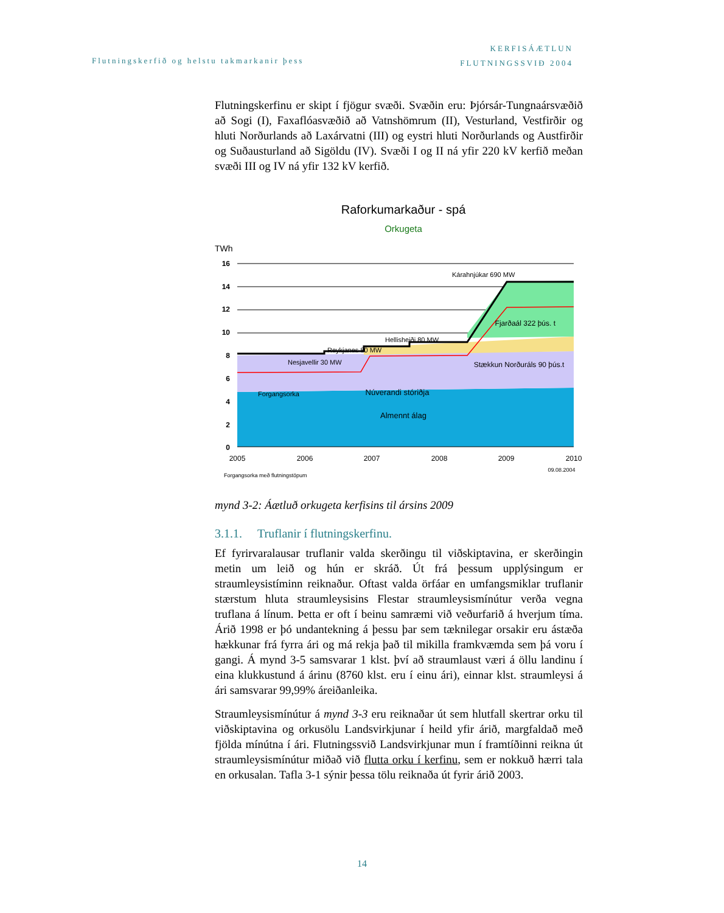KERFISÁÆTLUN
FLUTNINGSSVIÐ 2004
Flutningskerfið og helstu takmarkanir þess
Flutningskerfinu er skipt í fjögur svæði. Svæðin eru: Þjórsár-Tungnaársvæðið að Sogi (I), Faxaflóasvæðið að Vatnshömrum (II), Vesturland, Vestfirðir og hluti Norðurlands að Laxárvatni (III) og eystri hluti Norðurlands og Austfirðir og Suðausturland að Sigöldu (IV). Svæði I og II ná yfir 220 kV kerfið meðan svæði III og IV ná yfir 132 kV kerfið.
Raforkumarkaður - spá
Orkugeta
TWh
16
14
12
10
8
6
4
2
0
Kárahnjúkar 690 MW
Hellisheiði 80 MW
Reykjanes 80 MW
Nesjavellir 30 MW
Fjarðaál 322 þús. t
Stækkun Norðuráls 90 þús.t
Forgangsorka
Núverandi stóriðja
Almennt álag
2005
2006
2007
2008
2009
2010
Forgangsorka með flutningstöpum
09.08.2004
mynd 3-2: Áætluð orkugeta kerfisins til ársins 2009
3.1.1. Truflanir í flutningskerfinu.
Ef fyrirvaralausar truflanir valda skerðingu til viðskiptavina, er skerðingin metin um leið og hún er skráð. Út frá þessum upplýsingum er straumleysistíminn reiknaður. Oftast valda örfáar en umfangsmiklar truflanir stærstum hluta straumleysisins Flestar straumleysismínútur verða vegna truflana á línum. Þetta er oft í beinu samræmi við veðurfarið á hverjum tíma. Árið 1998 er þó undantekning á þessu þar sem tæknilegar orsakir eru ástæða hækkunar frá fyrra ári og má rekja það til mikilla framkvæmda sem þá voru í gangi. Á mynd 3-5 samsvarar 1 klst. því að straumlaust væri á öllu landinu í eina klukkustund á árinu (8760 klst. eru í einu ári), einnar klst. straumleysi á ári samsvarar 99,99% áreiðanleika.
Straumleysismínútur á mynd 3-3 eru reiknaðar út sem hlutfall skertrar orku til viðskiptavina og orkusölu Landsvirkjunar í heild yfir árið, margfaldað með fjölda mínútna í ári. Flutningssvið Landsvirkjunar mun í framtíðinni reikna út straumleysismínútur miðað við flutta orku í kerfinu, sem er nokkuð hærri tala en orkusalan. Tafla 3-1 sýnir þessa tölu reiknaða út fyrir árið 2003.
14